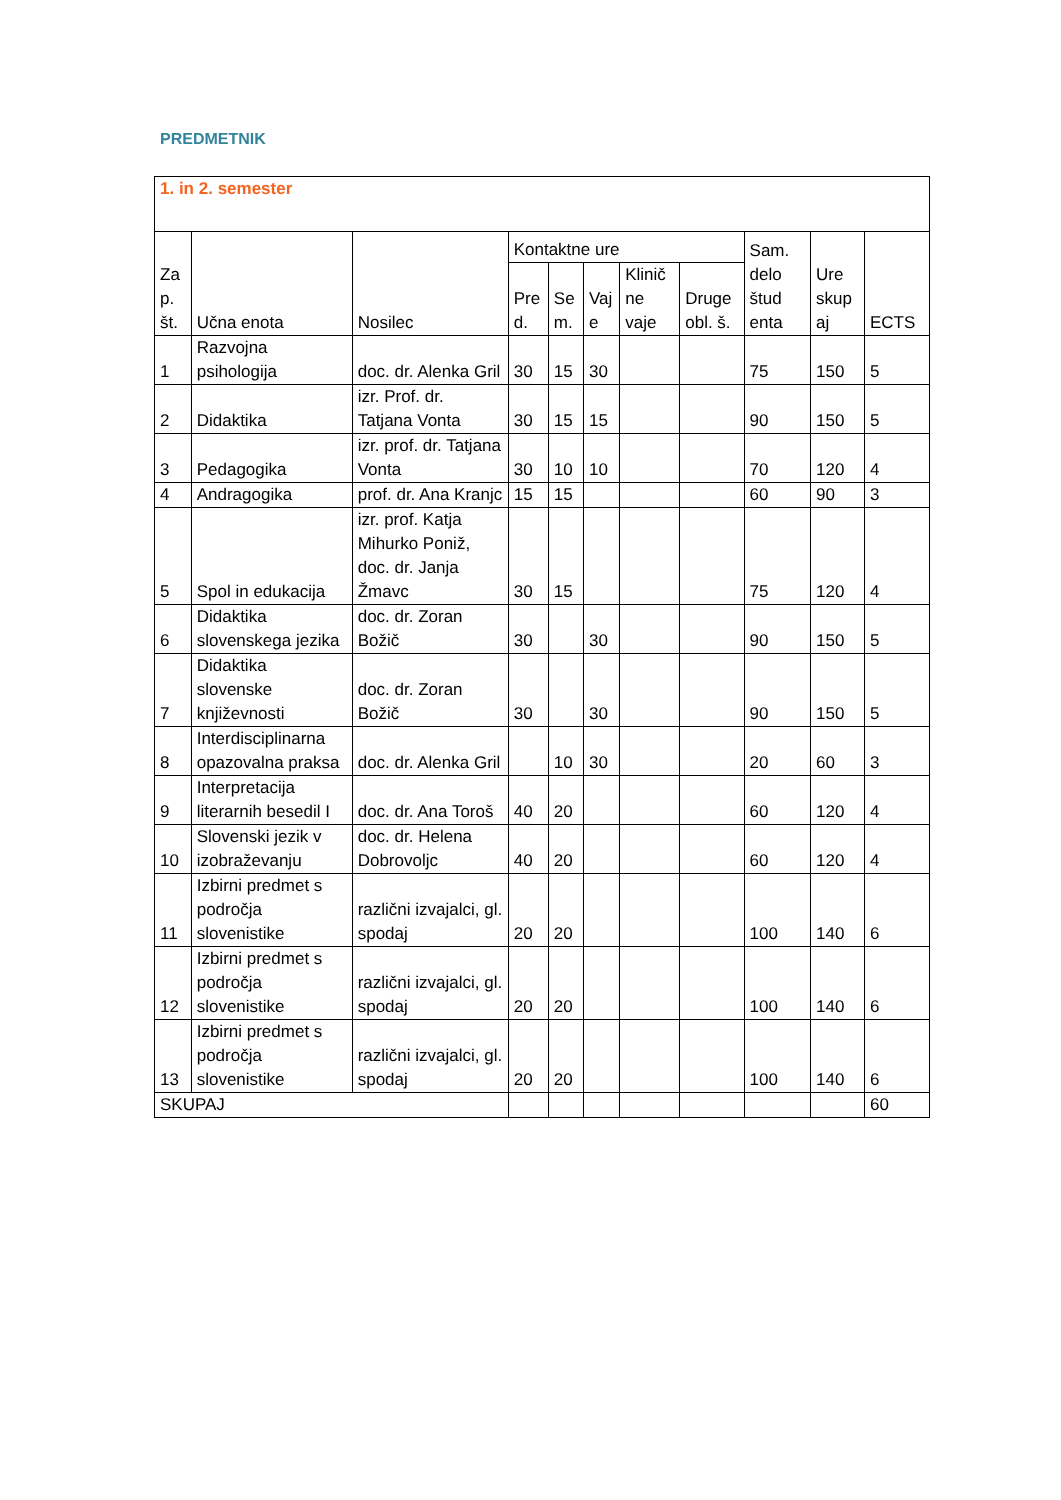PREDMETNIK
| 1. in 2. semester | | | | | | | | | | |
| Za p. št. | Učna enota | Nosilec | Kontaktne ure | | | | | Sam. delo štud enta | Ure skup aj | ECTS |
| | | | Pre d. | Se m. | Vaj e | Klinič ne vaje | Druge obl. š. | | | |
| 1 | Razvojna psihologija | doc. dr. Alenka Gril | 30 | 15 | 30 | | | 75 | 150 | 5 |
| 2 | Didaktika | izr. Prof. dr. Tatjana Vonta | 30 | 15 | 15 | | | 90 | 150 | 5 |
| 3 | Pedagogika | izr. prof. dr. Tatjana Vonta | 30 | 10 | 10 | | | 70 | 120 | 4 |
| 4 | Andragogika | prof. dr. Ana Kranjc | 15 | 15 | | | | 60 | 90 | 3 |
| 5 | Spol in edukacija | izr. prof. Katja Mihurko Poniž, doc. dr. Janja Žmavc | 30 | 15 | | | | 75 | 120 | 4 |
| 6 | Didaktika slovenskega jezika | doc. dr. Zoran Božič | 30 | | 30 | | | 90 | 150 | 5 |
| 7 | Didaktika slovenske književnosti | doc. dr. Zoran Božič | 30 | | 30 | | | 90 | 150 | 5 |
| 8 | Interdisciplinarna opazovalna praksa | doc. dr. Alenka Gril | | 10 | 30 | | | 20 | 60 | 3 |
| 9 | Interpretacija literarnih besedil I | doc. dr. Ana Toroš | 40 | 20 | | | | 60 | 120 | 4 |
| 10 | Slovenski jezik v izobraževanju | doc. dr. Helena Dobrovoljc | 40 | 20 | | | | 60 | 120 | 4 |
| 11 | Izbirni predmet s področja slovenistike | različni izvajalci, gl. spodaj | 20 | 20 | | | | 100 | 140 | 6 |
| 12 | Izbirni predmet s področja slovenistike | različni izvajalci, gl. spodaj | 20 | 20 | | | | 100 | 140 | 6 |
| 13 | Izbirni predmet s področja slovenistike | različni izvajalci, gl. spodaj | 20 | 20 | | | | 100 | 140 | 6 |
| SKUPAJ | | | | | | | | | | 60 |